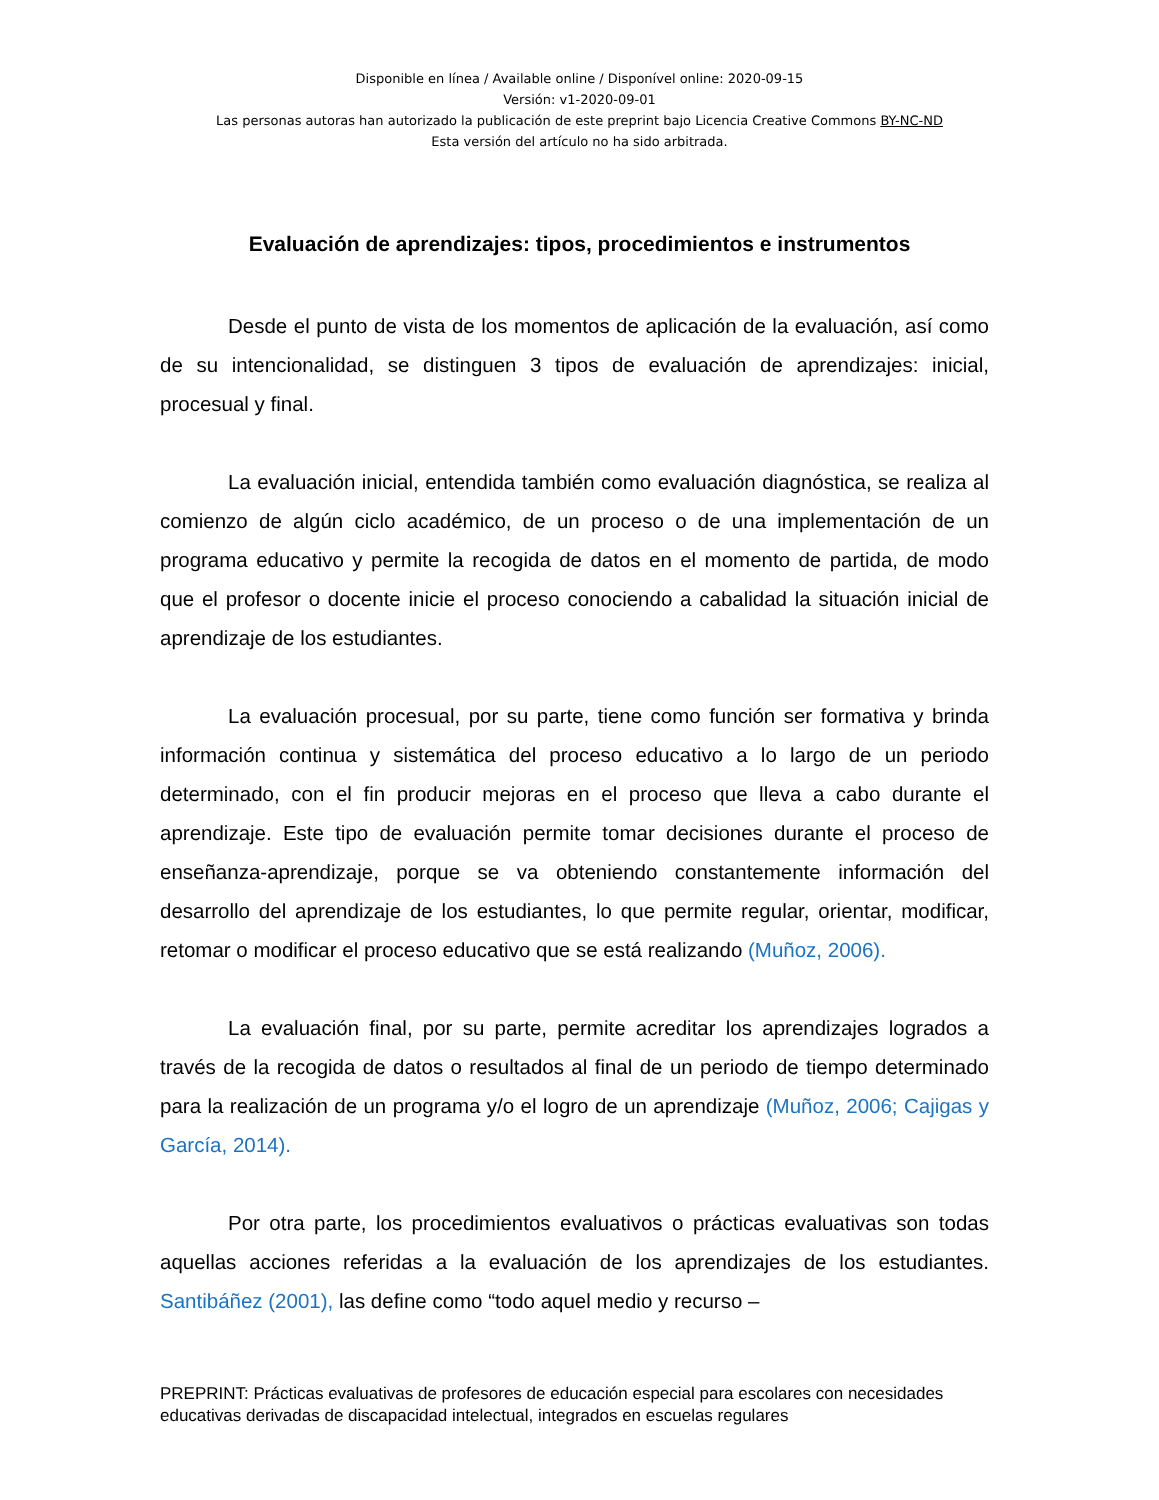Disponible en línea / Available online / Disponível online: 2020-09-15
Versión: v1-2020-09-01
Las personas autoras han autorizado la publicación de este preprint bajo Licencia Creative Commons BY-NC-ND
Esta versión del artículo no ha sido arbitrada.
Evaluación de aprendizajes: tipos, procedimientos e instrumentos
Desde el punto de vista de los momentos de aplicación de la evaluación, así como de su intencionalidad, se distinguen 3 tipos de evaluación de aprendizajes: inicial, procesual y final.
La evaluación inicial, entendida también como evaluación diagnóstica, se realiza al comienzo de algún ciclo académico, de un proceso o de una implementación de un programa educativo y permite la recogida de datos en el momento de partida, de modo que el profesor o docente inicie el proceso conociendo a cabalidad la situación inicial de aprendizaje de los estudiantes.
La evaluación procesual, por su parte, tiene como función ser formativa y brinda información continua y sistemática del proceso educativo a lo largo de un periodo determinado, con el fin producir mejoras en el proceso que lleva a cabo durante el aprendizaje. Este tipo de evaluación permite tomar decisiones durante el proceso de enseñanza-aprendizaje, porque se va obteniendo constantemente información del desarrollo del aprendizaje de los estudiantes, lo que permite regular, orientar, modificar, retomar o modificar el proceso educativo que se está realizando (Muñoz, 2006).
La evaluación final, por su parte, permite acreditar los aprendizajes logrados a través de la recogida de datos o resultados al final de un periodo de tiempo determinado para la realización de un programa y/o el logro de un aprendizaje (Muñoz, 2006; Cajigas y García, 2014).
Por otra parte, los procedimientos evaluativos o prácticas evaluativas son todas aquellas acciones referidas a la evaluación de los aprendizajes de los estudiantes. Santibáñez (2001), las define como “todo aquel medio y recurso –
PREPRINT: Prácticas evaluativas de profesores de educación especial para escolares con necesidades educativas derivadas de discapacidad intelectual, integrados en escuelas regulares